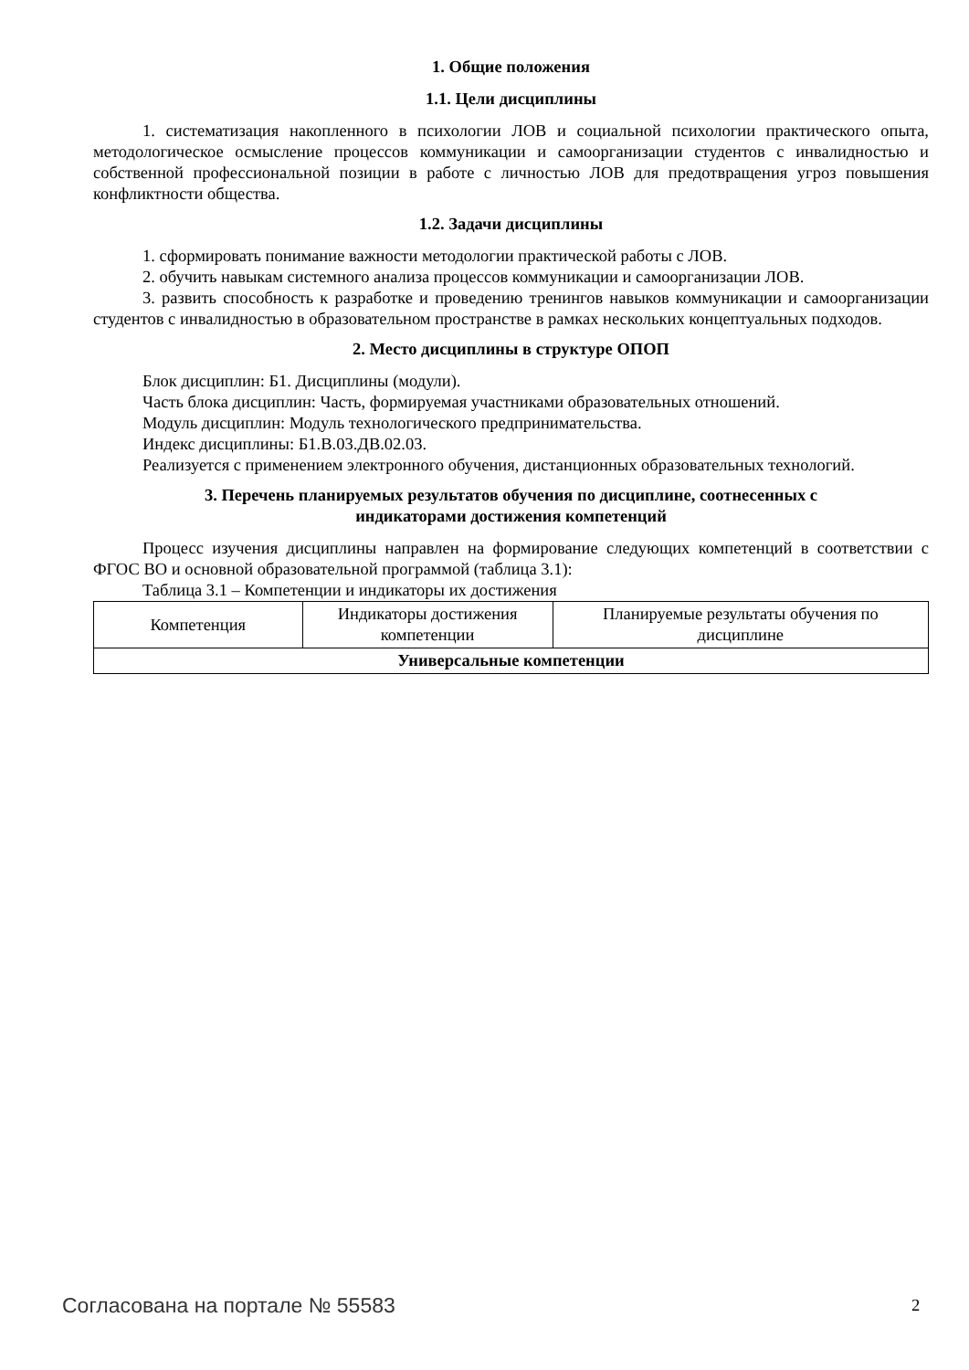1. Общие положения
1.1. Цели дисциплины
1. систематизация накопленного в психологии ЛОВ и социальной психологии практического опыта, методологическое осмысление процессов коммуникации и самоорганизации студентов с инвалидностью и собственной профессиональной позиции в работе с личностью ЛОВ для предотвращения угроз повышения конфликтности общества.
1.2. Задачи дисциплины
1. сформировать понимание важности методологии практической работы с ЛОВ.
2. обучить навыкам системного анализа процессов коммуникации и самоорганизации ЛОВ.
3. развить способность к разработке и проведению тренингов навыков коммуникации и самоорганизации студентов с инвалидностью в образовательном пространстве в рамках нескольких концептуальных подходов.
2. Место дисциплины в структуре ОПОП
Блок дисциплин: Б1. Дисциплины (модули).
Часть блока дисциплин: Часть, формируемая участниками образовательных отношений.
Модуль дисциплин: Модуль технологического предпринимательства.
Индекс дисциплины: Б1.В.03.ДВ.02.03.
Реализуется с применением электронного обучения, дистанционных образовательных технологий.
3. Перечень планируемых результатов обучения по дисциплине, соотнесенных с
индикаторами достижения компетенций
Процесс изучения дисциплины направлен на формирование следующих компетенций в соответствии с ФГОС ВО и основной образовательной программой (таблица 3.1):
Таблица 3.1 – Компетенции и индикаторы их достижения
| Компетенция | Индикаторы достижения компетенции | Планируемые результаты обучения по дисциплине |
| --- | --- | --- |
| Универсальные компетенции | | |
Согласована на портале № 55583 2